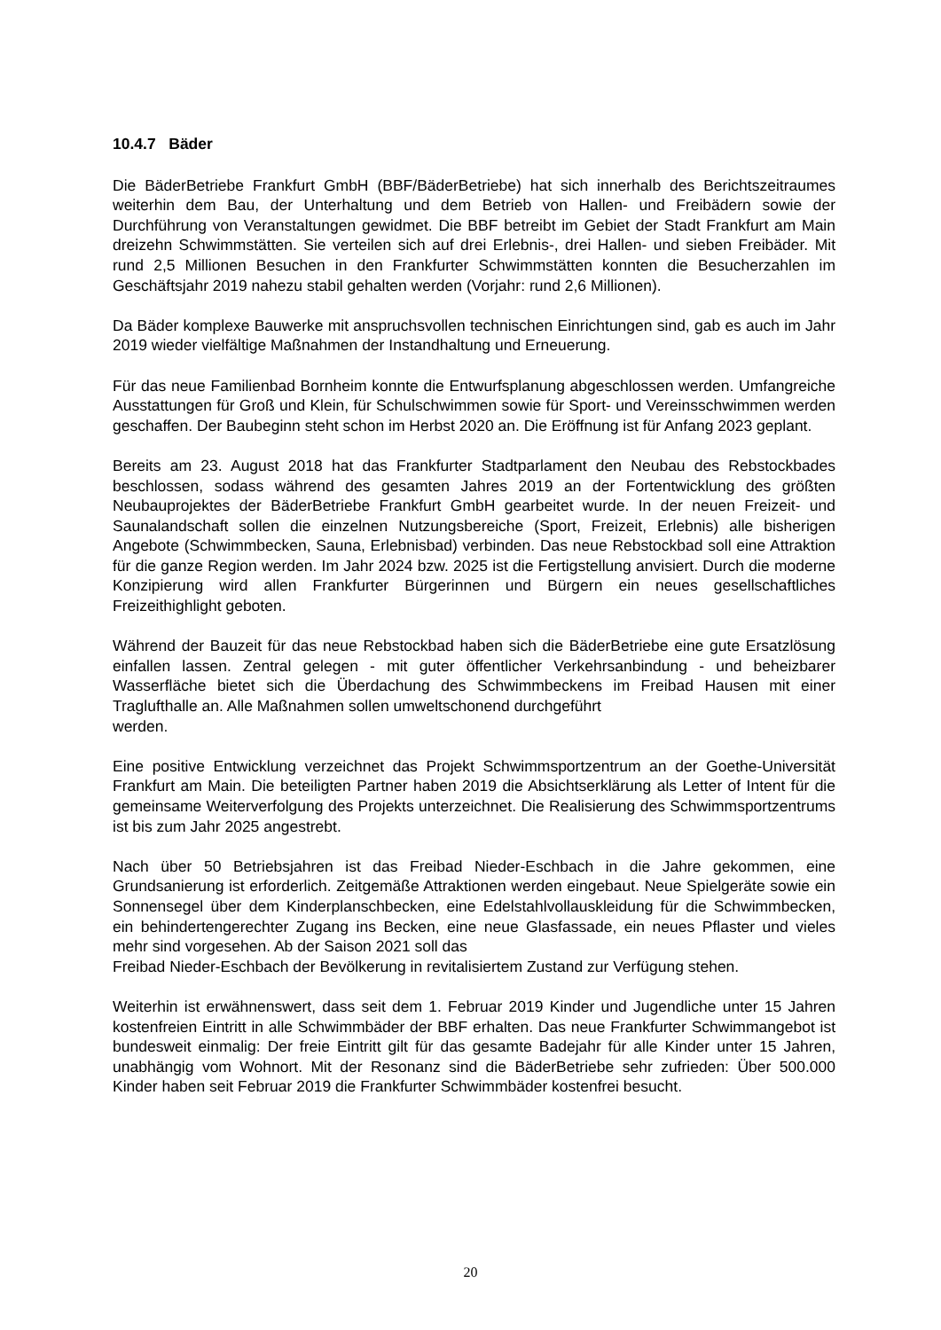10.4.7 Bäder
Die BäderBetriebe Frankfurt GmbH (BBF/BäderBetriebe) hat sich innerhalb des Berichtszeitraumes weiterhin dem Bau, der Unterhaltung und dem Betrieb von Hallen- und Freibädern sowie der Durchführung von Veranstaltungen gewidmet. Die BBF betreibt im Gebiet der Stadt Frankfurt am Main dreizehn Schwimmstätten. Sie verteilen sich auf drei Erlebnis-, drei Hallen- und sieben Freibäder. Mit rund 2,5 Millionen Besuchen in den Frankfurter Schwimmstätten konnten die Besucherzahlen im Geschäftsjahr 2019 nahezu stabil gehalten werden (Vorjahr: rund 2,6 Millionen).
Da Bäder komplexe Bauwerke mit anspruchsvollen technischen Einrichtungen sind, gab es auch im Jahr 2019 wieder vielfältige Maßnahmen der Instandhaltung und Erneuerung.
Für das neue Familienbad Bornheim konnte die Entwurfsplanung abgeschlossen werden. Umfangreiche Ausstattungen für Groß und Klein, für Schulschwimmen sowie für Sport- und Vereinsschwimmen werden geschaffen. Der Baubeginn steht schon im Herbst 2020 an. Die Eröffnung ist für Anfang 2023 geplant.
Bereits am 23. August 2018 hat das Frankfurter Stadtparlament den Neubau des Rebstockbades beschlossen, sodass während des gesamten Jahres 2019 an der Fortentwicklung des größten Neubauprojektes der BäderBetriebe Frankfurt GmbH gearbeitet wurde. In der neuen Freizeit- und Saunalandschaft sollen die einzelnen Nutzungsbereiche (Sport, Freizeit, Erlebnis) alle bisherigen Angebote (Schwimmbecken, Sauna, Erlebnisbad) verbinden. Das neue Rebstockbad soll eine Attraktion für die ganze Region werden. Im Jahr 2024 bzw. 2025 ist die Fertigstellung anvisiert. Durch die moderne Konzipierung wird allen Frankfurter Bürgerinnen und Bürgern ein neues gesellschaftliches Freizeithighlight geboten.
Während der Bauzeit für das neue Rebstockbad haben sich die BäderBetriebe eine gute Ersatzlösung einfallen lassen. Zentral gelegen - mit guter öffentlicher Verkehrsanbindung - und beheizbarer Wasserfläche bietet sich die Überdachung des Schwimmbeckens im Freibad Hausen mit einer Traglufthalle an. Alle Maßnahmen sollen umweltschonend durchgeführt
werden.
Eine positive Entwicklung verzeichnet das Projekt Schwimmsportzentrum an der Goethe-Universität Frankfurt am Main. Die beteiligten Partner haben 2019 die Absichtserklärung als Letter of Intent für die gemeinsame Weiterverfolgung des Projekts unterzeichnet. Die Realisierung des Schwimmsportzentrums ist bis zum Jahr 2025 angestrebt.
Nach über 50 Betriebsjahren ist das Freibad Nieder-Eschbach in die Jahre gekommen, eine Grundsanierung ist erforderlich. Zeitgemäße Attraktionen werden eingebaut. Neue Spielgeräte sowie ein Sonnensegel über dem Kinderplanschbecken, eine Edelstahlvollauskleidung für die Schwimmbecken, ein behindertengerechter Zugang ins Becken, eine neue Glasfassade, ein neues Pflaster und vieles mehr sind vorgesehen. Ab der Saison 2021 soll das
Freibad Nieder-Eschbach der Bevölkerung in revitalisiertem Zustand zur Verfügung stehen.
Weiterhin ist erwähnenswert, dass seit dem 1. Februar 2019 Kinder und Jugendliche unter 15 Jahren kostenfreien Eintritt in alle Schwimmbäder der BBF erhalten. Das neue Frankfurter Schwimmangebot ist bundesweit einmalig: Der freie Eintritt gilt für das gesamte Badejahr für alle Kinder unter 15 Jahren, unabhängig vom Wohnort. Mit der Resonanz sind die BäderBetriebe sehr zufrieden: Über 500.000 Kinder haben seit Februar 2019 die Frankfurter Schwimmbäder kostenfrei besucht.
20